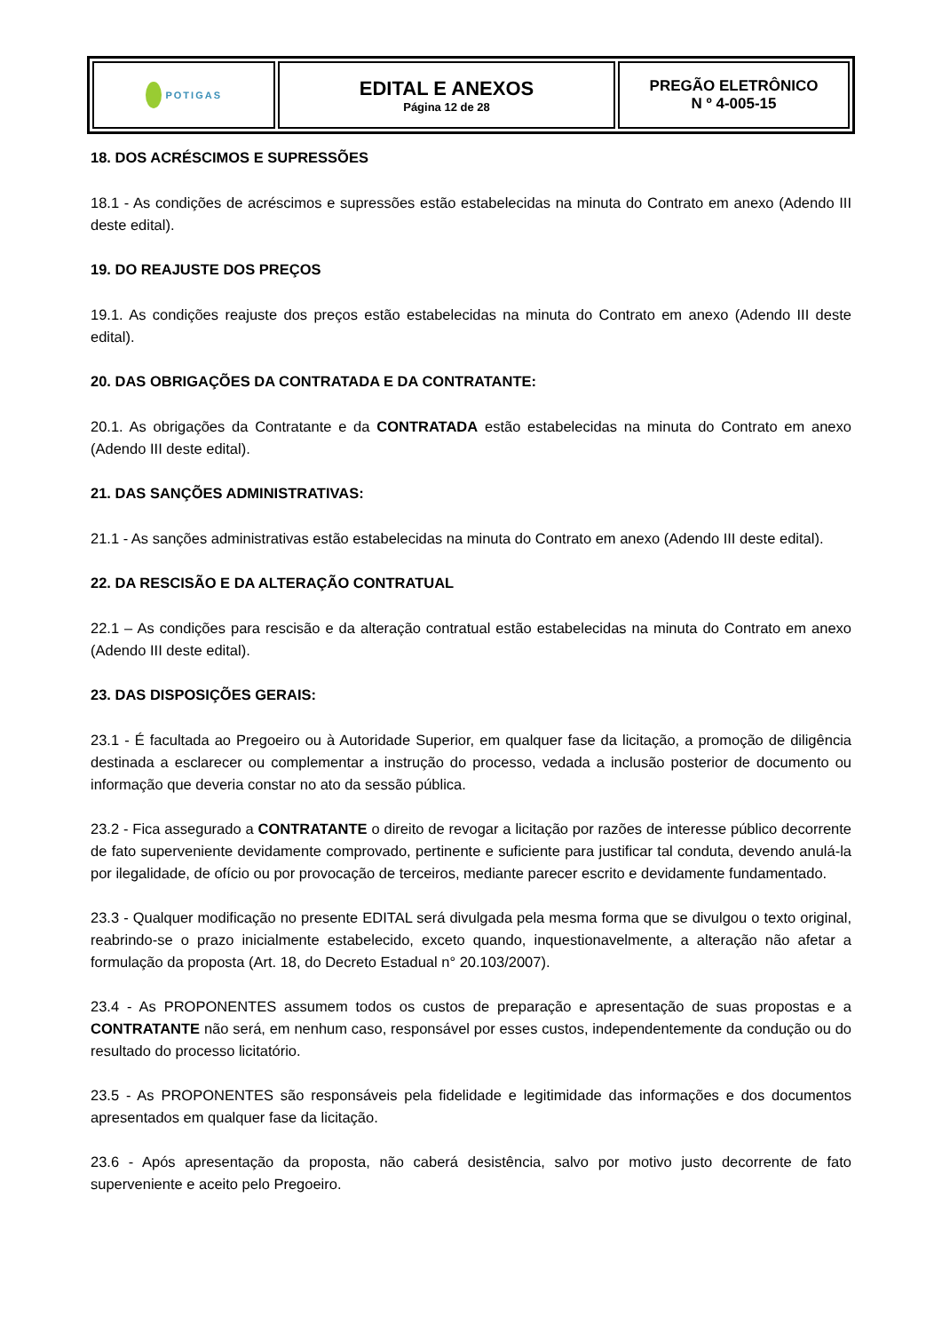| POTI GAS | EDITAL E ANEXOS Página 12 de 28 | PREGÃO ELETRÔNICO N º 4-005-15 |
18. DOS ACRÉSCIMOS E SUPRESSÕES
18.1 - As condições de acréscimos e supressões estão estabelecidas na minuta do Contrato em anexo (Adendo III deste edital).
19. DO REAJUSTE DOS PREÇOS
19.1. As condições reajuste dos preços estão estabelecidas na minuta do Contrato em anexo (Adendo III deste edital).
20. DAS OBRIGAÇÕES DA CONTRATADA E DA CONTRATANTE:
20.1. As obrigações da Contratante e da CONTRATADA estão estabelecidas na minuta do Contrato em anexo (Adendo III deste edital).
21. DAS SANÇÕES ADMINISTRATIVAS:
21.1 - As sanções administrativas estão estabelecidas na minuta do Contrato em anexo (Adendo III deste edital).
22. DA RESCISÃO E DA ALTERAÇÃO CONTRATUAL
22.1 – As condições para rescisão e da alteração contratual estão estabelecidas na minuta do Contrato em anexo (Adendo III deste edital).
23. DAS DISPOSIÇÕES GERAIS:
23.1 - É facultada ao Pregoeiro ou à Autoridade Superior, em qualquer fase da licitação, a promoção de diligência destinada a esclarecer ou complementar a instrução do processo, vedada a inclusão posterior de documento ou informação que deveria constar no ato da sessão pública.
23.2 - Fica assegurado a CONTRATANTE o direito de revogar a licitação por razões de interesse público decorrente de fato superveniente devidamente comprovado, pertinente e suficiente para justificar tal conduta, devendo anulá-la por ilegalidade, de ofício ou por provocação de terceiros, mediante parecer escrito e devidamente fundamentado.
23.3 - Qualquer modificação no presente EDITAL será divulgada pela mesma forma que se divulgou o texto original, reabrindo-se o prazo inicialmente estabelecido, exceto quando, inquestionavelmente, a alteração não afetar a formulação da proposta (Art. 18, do Decreto Estadual n° 20.103/2007).
23.4 - As PROPONENTES assumem todos os custos de preparação e apresentação de suas propostas e a CONTRATANTE não será, em nenhum caso, responsável por esses custos, independentemente da condução ou do resultado do processo licitatório.
23.5 - As PROPONENTES são responsáveis pela fidelidade e legitimidade das informações e dos documentos apresentados em qualquer fase da licitação.
23.6 - Após apresentação da proposta, não caberá desistência, salvo por motivo justo decorrente de fato superveniente e aceito pelo Pregoeiro.